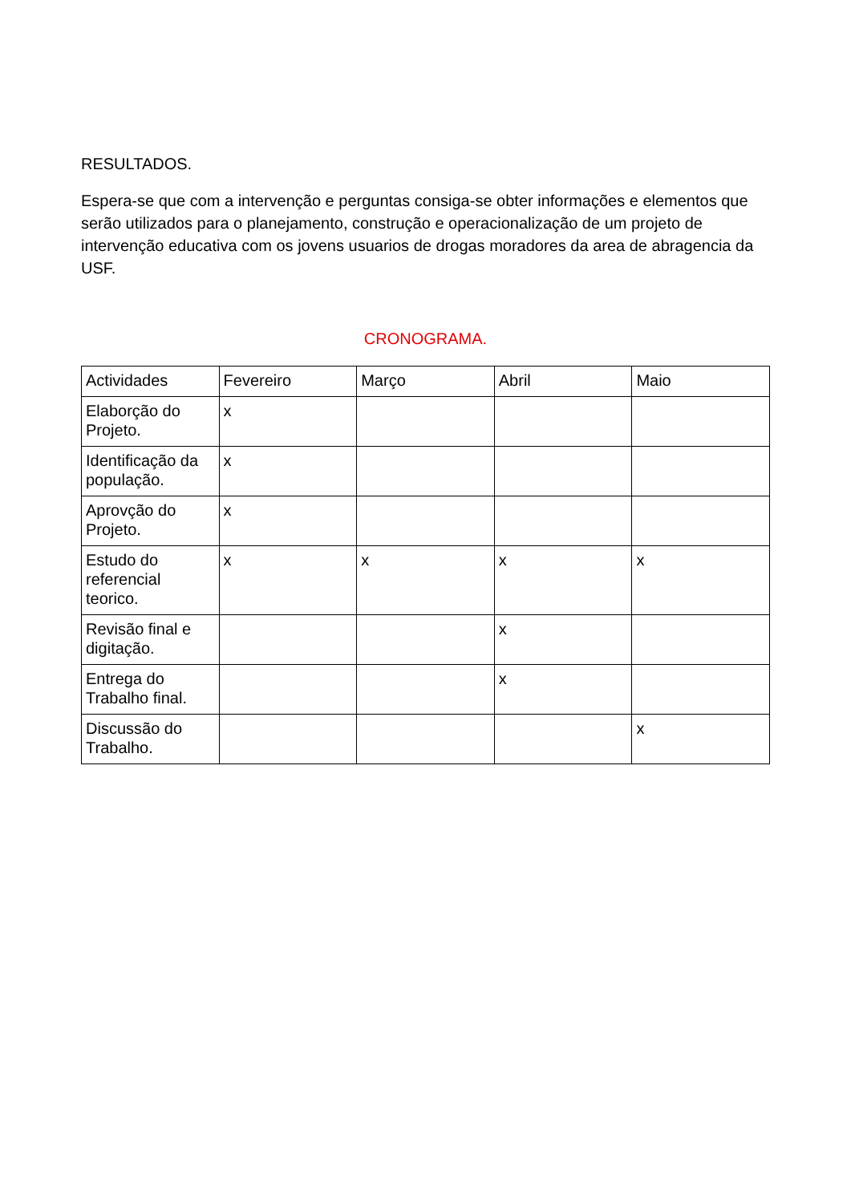RESULTADOS.
Espera-se que com a intervenção e perguntas consiga-se obter informações e elementos que serão utilizados para o planejamento, construção e operacionalização de um projeto de intervenção educativa com os jovens usuarios de drogas moradores da area de abragencia da USF.
CRONOGRAMA.
| Actividades | Fevereiro | Março | Abril | Maio |
| Elaborção do Projeto. | x | | | |
| Identificação da população. | x | | | |
| Aprovção do Projeto. | x | | | |
| Estudo do referencial teorico. | x | x | x | x |
| Revisão final e digitação. | | | x | |
| Entrega do Trabalho final. | | | x | |
| Discussão do Trabalho. | | | | x |